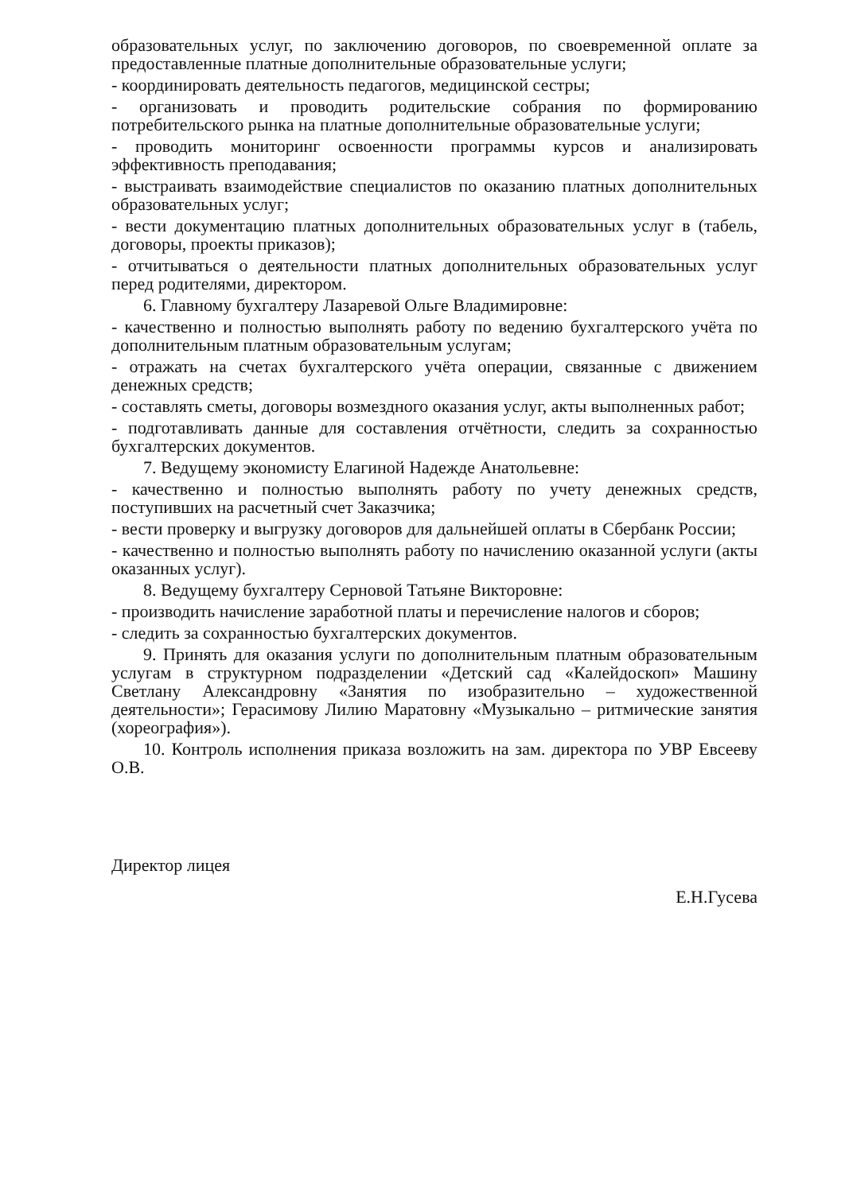образовательных услуг, по заключению договоров, по своевременной оплате за предоставленные платные дополнительные образовательные услуги;
- координировать деятельность педагогов, медицинской сестры;
- организовать и проводить родительские собрания по формированию потребительского рынка на платные дополнительные образовательные услуги;
- проводить мониторинг освоенности программы курсов и анализировать эффективность преподавания;
- выстраивать взаимодействие специалистов по оказанию платных дополнительных образовательных услуг;
- вести документацию платных дополнительных образовательных услуг в (табель, договоры, проекты приказов);
- отчитываться о деятельности платных дополнительных образовательных услуг перед родителями, директором.
6. Главному бухгалтеру Лазаревой Ольге Владимировне:
- качественно и полностью выполнять работу по ведению бухгалтерского учёта по дополнительным платным образовательным услугам;
- отражать на счетах бухгалтерского учёта операции, связанные с движением денежных средств;
- составлять сметы, договоры возмездного оказания услуг, акты выполненных работ;
- подготавливать данные для составления отчётности, следить за сохранностью бухгалтерских документов.
7. Ведущему экономисту Елагиной Надежде Анатольевне:
- качественно и полностью выполнять работу по учету денежных средств, поступивших на расчетный счет Заказчика;
- вести проверку и выгрузку договоров для дальнейшей оплаты в Сбербанк России;
- качественно и полностью выполнять работу по начислению оказанной услуги (акты оказанных услуг).
8. Ведущему бухгалтеру Серновой Татьяне Викторовне:
- производить начисление заработной платы и перечисление налогов и сборов;
- следить за сохранностью бухгалтерских документов.
9. Принять для оказания услуги по дополнительным платным образовательным услугам в структурном подразделении «Детский сад «Калейдоскоп» Машину Светлану Александровну «Занятия по изобразительно – художественной деятельности»; Герасимову Лилию Маратовну «Музыкально – ритмические занятия (хореография»).
10. Контроль исполнения приказа возложить на зам. директора по УВР Евсееву О.В.
Директор лицея Е.Н.Гусева